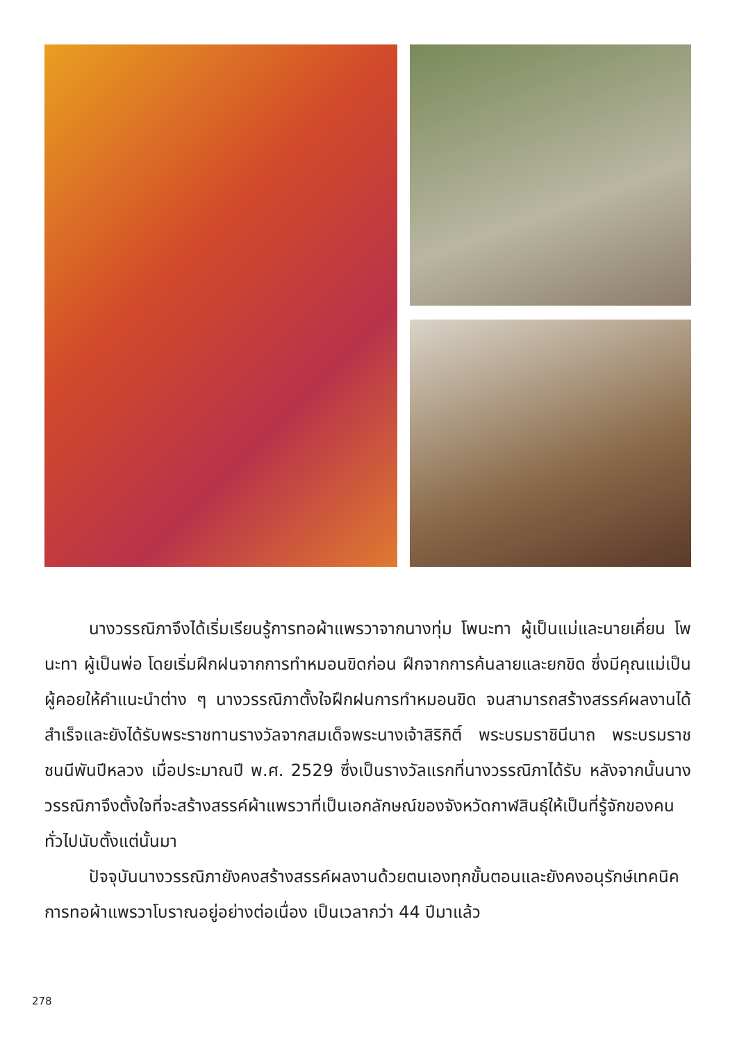นางวรรณิภาจึงได้เริ่มเรียนรู้การทอผ้าแพรวาจากนางทุ่ม โพนะทา ผู้เป็นแม่และนายเคี่ยน โพนะทา ผู้เป็นพ่อ โดยเริ่มฝึกฝนจากการทำหมอนขิดก่อน ฝึกจากการค้นลายและยกขิด ซึ่งมีคุณแม่เป็นผู้คอยให้คำแนะนำต่าง ๆ นางวรรณิภาตั้งใจฝึกฝนการทำหมอนขิด จนสามารถสร้างสรรค์ผลงานได้สำเร็จและยังได้รับพระราชทานรางวัลจากสมเด็จพระนางเจ้าสิริกิติ์ พระบรมราชินีนาถ พระบรมราชชนนีพันปีหลวง เมื่อประมาณปี พ.ศ. 2529 ซึ่งเป็นรางวัลแรกที่นางวรรณิภาได้รับ หลังจากนั้นนางวรรณิภาจึงตั้งใจที่จะสร้างสรรค์ผ้าแพรวาที่เป็นเอกลักษณ์ของจังหวัดกาฬสินธุ์ให้เป็นที่รู้จักของคนทั่วไปนับตั้งแต่นั้นมา
ปัจจุบันนางวรรณิภายังคงสร้างสรรค์ผลงานด้วยตนเองทุกขั้นตอนและยังคงอนุรักษ์เทคนิคการทอผ้าแพรวาโบราณอยู่อย่างต่อเนื่อง เป็นเวลากว่า 44 ปีมาแล้ว
278